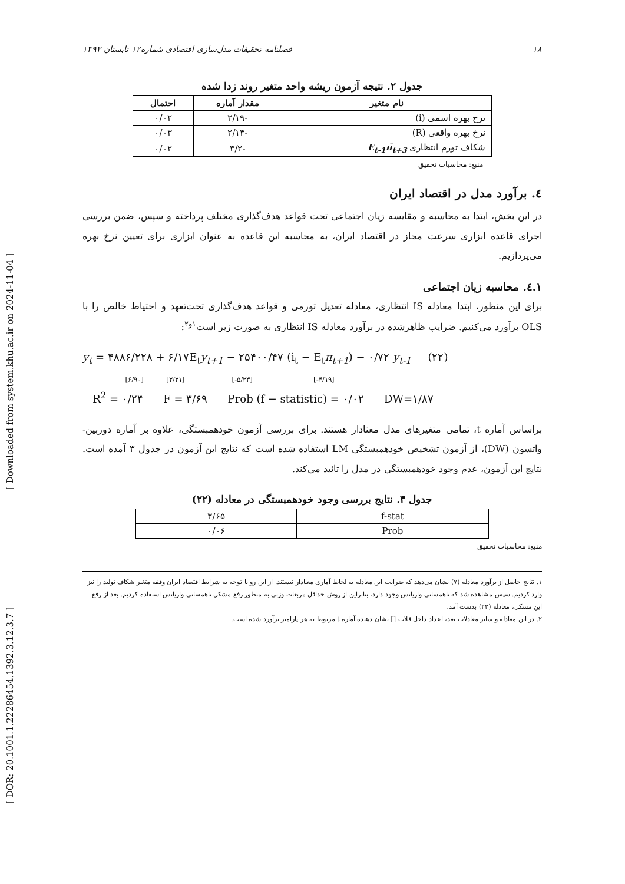[ Downloaded from system.khu.ac.ir on 2024-11-04 ]
[ DOR: 20.1001.1.22286454.1392.3.12.3.7 ]
۱۸ فصلنامه تحقیقات مدل‌سازی اقتصادی شماره۱۲ تابستان ۱۳۹۲
جدول ۲. نتیجه آزمون ریشه واحد متغیر روند زدا شده
| نام متغیر | مقدار آماره | احتمال |
| --- | --- | --- |
| نرخ بهره اسمی (i) | -۲/۱۹ | ۰/۰۲ |
| نرخ بهره واقعی (R) | -۲/۱۴ | ۰/۰۳ |
| شکاف تورم انتظاری E<sub>t-1</sub>π̄<sub>t+3</sub> | -۳/۲ | ۰/۰۲ |
منبع: محاسبات تحقیق
٤. برآورد مدل در اقتصاد ایران
در این بخش، ابتدا به محاسبه و مقایسه زیان اجتماعی تحت قواعد هدف‌گذاری مختلف پرداخته و سپس، ضمن بررسی اجرای قاعده ابزاری سرعت مجاز در اقتصاد ایران، به محاسبه این قاعده به عنوان ابزاری برای تعیین نرخ بهره می‌پردازیم.
٤.١. محاسبه زیان اجتماعی
برای این منظور، ابتدا معادله IS انتظاری، معادله تعدیل تورمی و قواعد هدف‌گذاری تحت‌تعهد و احتیاط خالص را با OLS برآورد می‌کنیم. ضرایب ظاهرشده در برآورد معادله IS انتظاری به صورت زیر است<sup>۱و۲</sup>:
y<sub>t</sub> = ۴۸۸۶/۲۲۸ + ۶/۱۷E<sub>t</sub>y<sub>t+1</sub> − ۲۵۴۰۰/۴۷ (i<sub>t</sub> − E<sub>t</sub>π<sub>t+1</sub>) − ۰/۷۲ y<sub>t-1</sub> (۲۲)
[۶/۹۰] [۲/۲۱] [-۵/۲۳] [-۴/۱۹]
R<sup>2</sup> = ۰/۲۴ F = ۳/۶۹ Prob (f − statistic) = ۰/۰۲ DW=۱/۸۷
براساس آماره t، تمامی متغیرهای مدل معنادار هستند. برای بررسی آزمون خودهمبستگی، علاوه بر آماره دوربین- واتسون (DW)، از آزمون تشخیص خودهمبستگی LM استفاده شده است که نتایج این آزمون در جدول ۳ آمده است. نتایج این آزمون، عدم وجود خودهمبستگی در مدل را تائید می‌کند.
جدول ۳. نتایج بررسی وجود خودهمبستگی در معادله (۲۲)
| f-stat | ۳/۶۵ |
| Prob | ۰/۰۶ |
منبع: محاسبات تحقیق
۱. نتایج حاصل از برآورد معادله (۷) نشان می‌دهد که ضرایب این معادله به لحاظ آماری معنادار نیستند. از این رو با توجه به شرایط اقتصاد ایران وقفه متغیر شکاف تولید را نیز وارد کردیم. سپس مشاهده شد که ناهمسانی واریانس وجود دارد، بنابراین از روش حداقل مربعات وزنی به منظور رفع مشکل ناهمسانی واریانس استفاده کردیم. بعد از رفع این مشکل، معادله (۲۲) بدست آمد.
۲. در این معادله و سایر معادلات بعد، اعداد داخل قلاب [] نشان دهنده آماره t مربوط به هر پارامتر برآورد شده است.